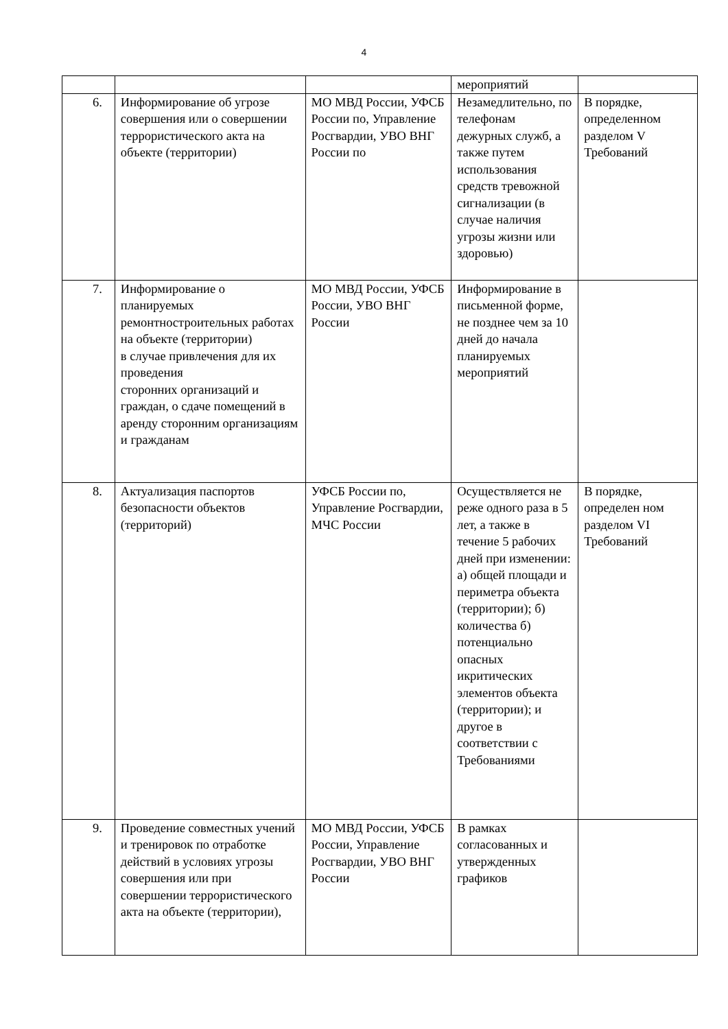4
| | | | мероприятий | |
| 6. | Информирование об угрозе совершения или о совершении террористического акта на объекте (территории) | МО МВД России, УФСБ России по, Управление Росгвардии, УВО ВНГ России по | Незамедлительно, по телефонам дежурных служб, а также путем использования средств тревожной сигнализации (в случае наличия угрозы жизни или здоровью) | В порядке, определенном разделом V Требований |
| 7. | Информирование о планируемых ремонтностроительных работах на объекте (территории) в случае привлечения для их проведения сторонних организаций и граждан, о сдаче помещений в аренду сторонним организациям и гражданам | МО МВД России, УФСБ России, УВО ВНГ России | Информирование в письменной форме, не позднее чем за 10 дней до начала планируемых мероприятий | |
| 8. | Актуализация паспортов безопасности объектов (территорий) | УФСБ России по, Управление Росгвардии, МЧС России | Осуществляется не реже одного раза в 5 лет, а также в течение 5 рабочих дней при изменении: а) общей площади и периметра объекта (территории); б) количества б) потенциально опасных икритических элементов объекта (территории); и другое в соответствии с Требованиями | В порядке, определен ном разделом VI Требований |
| 9. | Проведение совместных учений и тренировок по отработке действий в условиях угрозы совершения или при совершении террористического акта на объекте (территории), | МО МВД России, УФСБ России, Управление Росгвардии, УВО ВНГ России | В рамках согласованных и утвержденных графиков | |